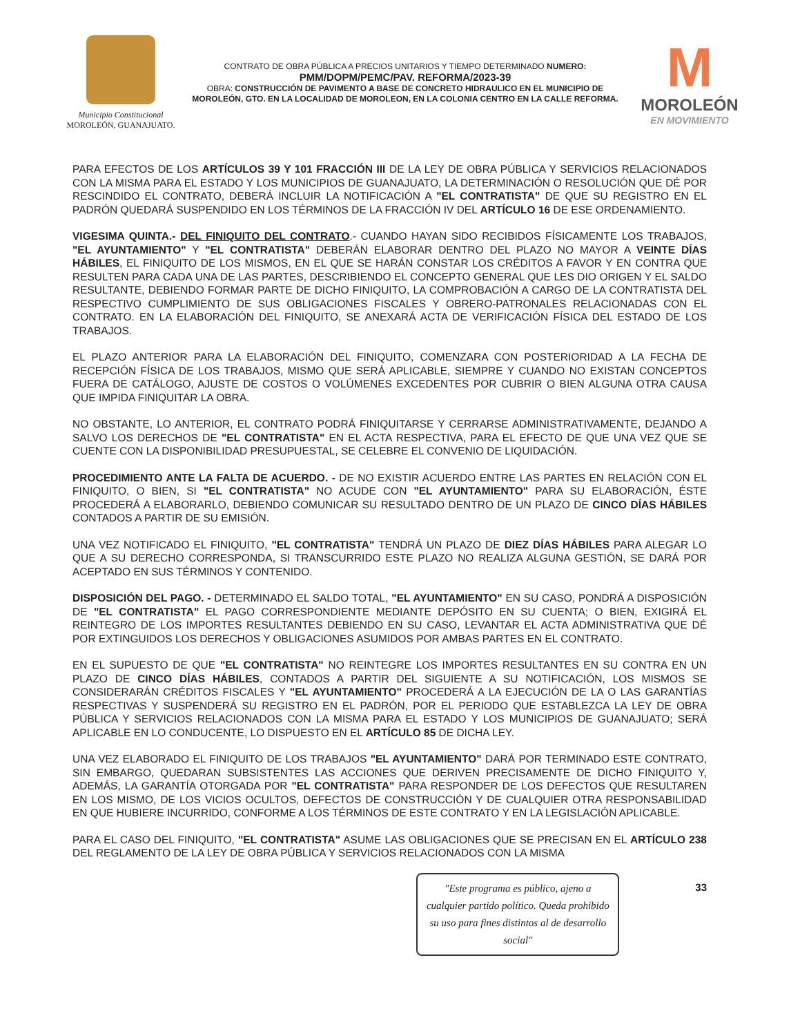Municipio Constitucional
MOROLEÓN, GUANAJUATO.
CONTRATO DE OBRA PÚBLICA A PRECIOS UNITARIOS Y TIEMPO DETERMINADO NUMERO:
PMM/DOPM/PEMC/PAV. REFORMA/2023-39
OBRA: CONSTRUCCIÓN DE PAVIMENTO A BASE DE CONCRETO HIDRAULICO EN EL MUNICIPIO DE MOROLEÓN, GTO. EN LA LOCALIDAD DE MOROLEON, EN LA COLONIA CENTRO EN LA CALLE REFORMA.
M
MOROLEÓN
EN MOVIMIENTO
PARA EFECTOS DE LOS ARTÍCULOS 39 Y 101 FRACCIÓN III DE LA LEY DE OBRA PÚBLICA Y SERVICIOS RELACIONADOS CON LA MISMA PARA EL ESTADO Y LOS MUNICIPIOS DE GUANAJUATO, LA DETERMINACIÓN O RESOLUCIÓN QUE DÉ POR RESCINDIDO EL CONTRATO, DEBERÁ INCLUIR LA NOTIFICACIÓN A "EL CONTRATISTA" DE QUE SU REGISTRO EN EL PADRÓN QUEDARÁ SUSPENDIDO EN LOS TÉRMINOS DE LA FRACCIÓN IV DEL ARTÍCULO 16 DE ESE ORDENAMIENTO.
VIGESIMA QUINTA.- DEL FINIQUITO DEL CONTRATO.- CUANDO HAYAN SIDO RECIBIDOS FÍSICAMENTE LOS TRABAJOS, "EL AYUNTAMIENTO" Y "EL CONTRATISTA" DEBERÁN ELABORAR DENTRO DEL PLAZO NO MAYOR A VEINTE DÍAS HÁBILES, EL FINIQUITO DE LOS MISMOS, EN EL QUE SE HARÁN CONSTAR LOS CRÉDITOS A FAVOR Y EN CONTRA QUE RESULTEN PARA CADA UNA DE LAS PARTES, DESCRIBIENDO EL CONCEPTO GENERAL QUE LES DIO ORIGEN Y EL SALDO RESULTANTE, DEBIENDO FORMAR PARTE DE DICHO FINIQUITO, LA COMPROBACIÓN A CARGO DE LA CONTRATISTA DEL RESPECTIVO CUMPLIMIENTO DE SUS OBLIGACIONES FISCALES Y OBRERO-PATRONALES RELACIONADAS CON EL CONTRATO. EN LA ELABORACIÓN DEL FINIQUITO, SE ANEXARÁ ACTA DE VERIFICACIÓN FÍSICA DEL ESTADO DE LOS TRABAJOS.
EL PLAZO ANTERIOR PARA LA ELABORACIÓN DEL FINIQUITO, COMENZARA CON POSTERIORIDAD A LA FECHA DE RECEPCIÓN FÍSICA DE LOS TRABAJOS, MISMO QUE SERÁ APLICABLE, SIEMPRE Y CUANDO NO EXISTAN CONCEPTOS FUERA DE CATÁLOGO, AJUSTE DE COSTOS O VOLÚMENES EXCEDENTES POR CUBRIR O BIEN ALGUNA OTRA CAUSA QUE IMPIDA FINIQUITAR LA OBRA.
NO OBSTANTE, LO ANTERIOR, EL CONTRATO PODRÁ FINIQUITARSE Y CERRARSE ADMINISTRATIVAMENTE, DEJANDO A SALVO LOS DERECHOS DE "EL CONTRATISTA" EN EL ACTA RESPECTIVA, PARA EL EFECTO DE QUE UNA VEZ QUE SE CUENTE CON LA DISPONIBILIDAD PRESUPUESTAL, SE CELEBRE EL CONVENIO DE LIQUIDACIÓN.
PROCEDIMIENTO ANTE LA FALTA DE ACUERDO. - DE NO EXISTIR ACUERDO ENTRE LAS PARTES EN RELACIÓN CON EL FINIQUITO, O BIEN, SI "EL CONTRATISTA" NO ACUDE CON "EL AYUNTAMIENTO" PARA SU ELABORACIÓN, ÉSTE PROCEDERÁ A ELABORARLO, DEBIENDO COMUNICAR SU RESULTADO DENTRO DE UN PLAZO DE CINCO DÍAS HÁBILES CONTADOS A PARTIR DE SU EMISIÓN.
UNA VEZ NOTIFICADO EL FINIQUITO, "EL CONTRATISTA" TENDRÁ UN PLAZO DE DIEZ DÍAS HÁBILES PARA ALEGAR LO QUE A SU DERECHO CORRESPONDA, SI TRANSCURRIDO ESTE PLAZO NO REALIZA ALGUNA GESTIÓN, SE DARÁ POR ACEPTADO EN SUS TÉRMINOS Y CONTENIDO.
DISPOSICIÓN DEL PAGO. - DETERMINADO EL SALDO TOTAL, "EL AYUNTAMIENTO" EN SU CASO, PONDRÁ A DISPOSICIÓN DE "EL CONTRATISTA" EL PAGO CORRESPONDIENTE MEDIANTE DEPÓSITO EN SU CUENTA; O BIEN, EXIGIRÁ EL REINTEGRO DE LOS IMPORTES RESULTANTES DEBIENDO EN SU CASO, LEVANTAR EL ACTA ADMINISTRATIVA QUE DÉ POR EXTINGUIDOS LOS DERECHOS Y OBLIGACIONES ASUMIDOS POR AMBAS PARTES EN EL CONTRATO.
EN EL SUPUESTO DE QUE "EL CONTRATISTA" NO REINTEGRE LOS IMPORTES RESULTANTES EN SU CONTRA EN UN PLAZO DE CINCO DÍAS HÁBILES, CONTADOS A PARTIR DEL SIGUIENTE A SU NOTIFICACIÓN, LOS MISMOS SE CONSIDERARÁN CRÉDITOS FISCALES Y "EL AYUNTAMIENTO" PROCEDERÁ A LA EJECUCIÓN DE LA O LAS GARANTÍAS RESPECTIVAS Y SUSPENDERÁ SU REGISTRO EN EL PADRÓN, POR EL PERIODO QUE ESTABLEZCA LA LEY DE OBRA PÚBLICA Y SERVICIOS RELACIONADOS CON LA MISMA PARA EL ESTADO Y LOS MUNICIPIOS DE GUANAJUATO; SERÁ APLICABLE EN LO CONDUCENTE, LO DISPUESTO EN EL ARTÍCULO 85 DE DICHA LEY.
UNA VEZ ELABORADO EL FINIQUITO DE LOS TRABAJOS "EL AYUNTAMIENTO" DARÁ POR TERMINADO ESTE CONTRATO, SIN EMBARGO, QUEDARAN SUBSISTENTES LAS ACCIONES QUE DERIVEN PRECISAMENTE DE DICHO FINIQUITO Y, ADEMÁS, LA GARANTÍA OTORGADA POR "EL CONTRATISTA" PARA RESPONDER DE LOS DEFECTOS QUE RESULTAREN EN LOS MISMO, DE LOS VICIOS OCULTOS, DEFECTOS DE CONSTRUCCIÓN Y DE CUALQUIER OTRA RESPONSABILIDAD EN QUE HUBIERE INCURRIDO, CONFORME A LOS TÉRMINOS DE ESTE CONTRATO Y EN LA LEGISLACIÓN APLICABLE.
PARA EL CASO DEL FINIQUITO, "EL CONTRATISTA" ASUME LAS OBLIGACIONES QUE SE PRECISAN EN EL ARTÍCULO 238 DEL REGLAMENTO DE LA LEY DE OBRA PÚBLICA Y SERVICIOS RELACIONADOS CON LA MISMA
"Este programa es público, ajeno a cualquier partido político. Queda prohibido su uso para fines distintos al de desarrollo social"
33